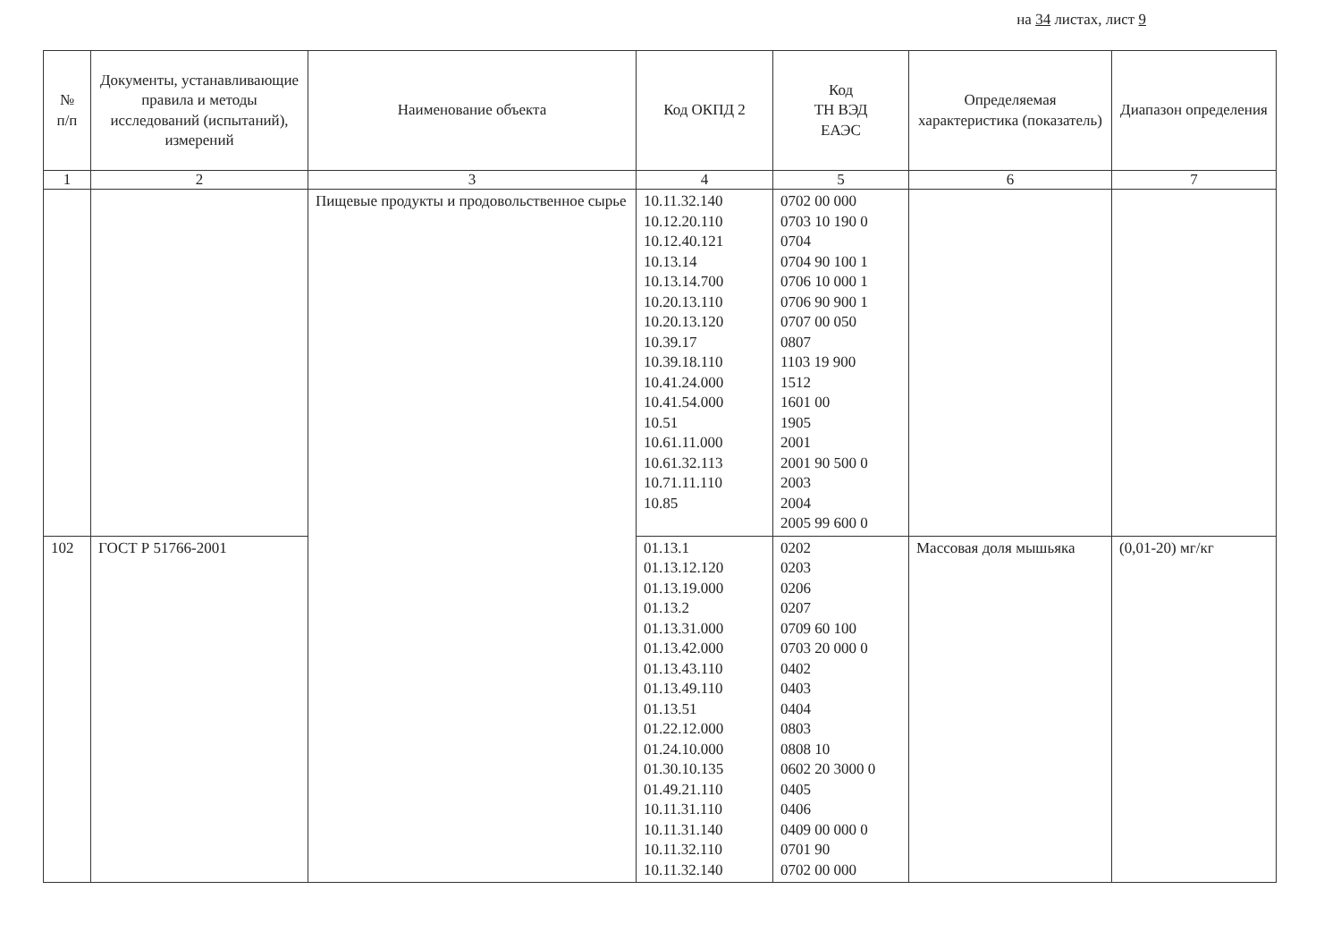на 34 листах, лист 9
| № п/п | Документы, устанавливающие правила и методы исследований (испытаний), измерений | Наименование объекта | Код ОКПД 2 | Код ТН ВЭД ЕАЭС | Определяемая характеристика (показатель) | Диапазон определения |
| --- | --- | --- | --- | --- | --- | --- |
| 1 | 2 | 3 | 4 | 5 | 6 | 7 |
| | | Пищевые продукты и продовольственное сырье | 10.11.32.140 10.12.20.110 10.12.40.121 10.13.14 10.13.14.700 10.20.13.110 10.20.13.120 10.39.17 10.39.18.110 10.41.24.000 10.41.54.000 10.51 10.61.11.000 10.61.32.113 10.71.11.110 10.85 | 0702 00 000 0703 10 190 0 0704 0704 90 100 1 0706 10 000 1 0706 90 900 1 0707 00 050 0807 1103 19 900 1512 1601 00 1905 2001 2001 90 500 0 2003 2004 2005 99 600 0 | | |
| 102 | ГОСТ Р 51766-2001 | | 01.13.1 01.13.12.120 01.13.19.000 01.13.2 01.13.31.000 01.13.42.000 01.13.43.110 01.13.49.110 01.13.51 01.22.12.000 01.24.10.000 01.30.10.135 01.49.21.110 10.11.31.110 10.11.31.140 10.11.32.110 10.11.32.140 | 0202 0203 0206 0207 0709 60 100 0703 20 000 0 0402 0403 0404 0803 0808 10 0602 20 3000 0 0405 0406 0409 00 000 0 0701 90 0702 00 000 | Массовая доля мышьяка | (0,01-20) мг/кг |